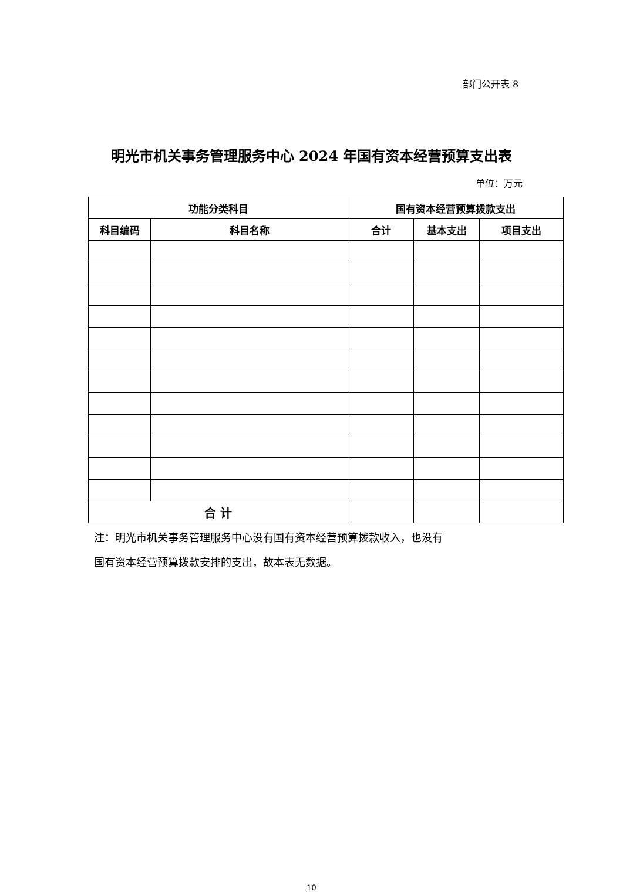部门公开表 8
明光市机关事务管理服务中心 2024 年国有资本经营预算支出表
单位：万元
| 功能分类科目 | | 国有资本经营预算拨款支出 | | |
| --- | --- | --- | --- | --- |
| 科目编码 | 科目名称 | 合计 | 基本支出 | 项目支出 |
| 合 计 | | | | |
注：明光市机关事务管理服务中心没有国有资本经营预算拨款收入，也没有
国有资本经营预算拨款安排的支出，故本表无数据。
10